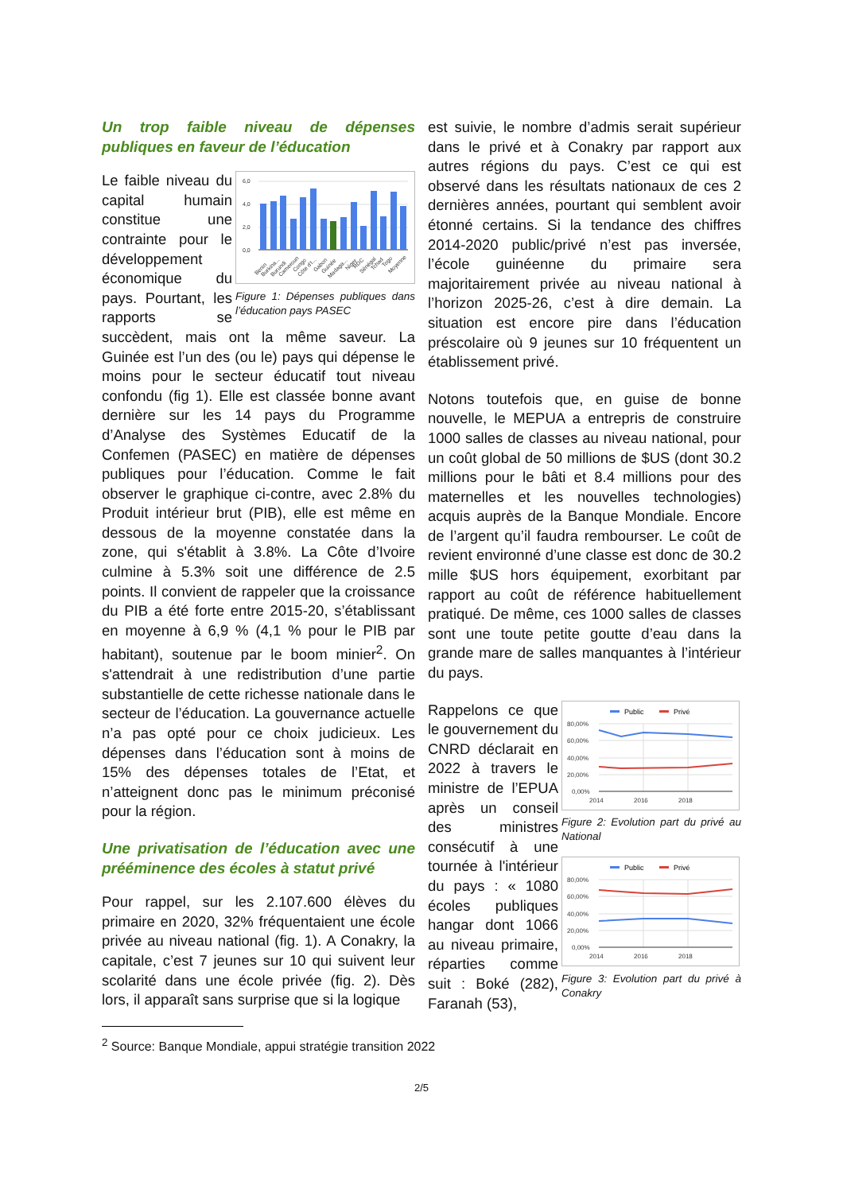Un trop faible niveau de dépenses publiques en faveur de l’éducation
6,0
4,0
2,0
0,0
Benin
Burkina...
Burundi
Cameroun
Congo
Côte d'I...
Gabon
Guinée
Madaga...
Niger
RDC
Sénégal
Tchad
Togo
Moyenne
Figure 1: Dépenses publiques dans l’éducation pays PASEC
Le faible niveau du capital humain constitue une contrainte pour le développement économique du pays. Pourtant, les rapports se succèdent, mais ont la même saveur. La Guinée est l’un des (ou le) pays qui dépense le moins pour le secteur éducatif tout niveau confondu (fig 1). Elle est classée bonne avant dernière sur les 14 pays du Programme d’Analyse des Systèmes Educatif de la Confemen (PASEC) en matière de dépenses publiques pour l’éducation. Comme le fait observer le graphique ci-contre, avec 2.8% du Produit intérieur brut (PIB), elle est même en dessous de la moyenne constatée dans la zone, qui s'établit à 3.8%. La Côte d’Ivoire culmine à 5.3% soit une différence de 2.5 points. Il convient de rappeler que la croissance du PIB a été forte entre 2015-20, s’établissant en moyenne à 6,9 % (4,1 % pour le PIB par habitant), soutenue par le boom minier<sup>2</sup>. On s'attendrait à une redistribution d’une partie substantielle de cette richesse nationale dans le secteur de l’éducation. La gouvernance actuelle n’a pas opté pour ce choix judicieux. Les dépenses dans l’éducation sont à moins de 15% des dépenses totales de l’Etat, et n’atteignent donc pas le minimum préconisé pour la région.
Une privatisation de l’éducation avec une prééminence des écoles à statut privé
Pour rappel, sur les 2.107.600 élèves du primaire en 2020, 32% fréquentaient une école privée au niveau national (fig. 1). A Conakry, la capitale, c’est 7 jeunes sur 10 qui suivent leur scolarité dans une école privée (fig. 2). Dès lors, il apparaît sans surprise que si la logique
est suivie, le nombre d’admis serait supérieur dans le privé et à Conakry par rapport aux autres régions du pays. C’est ce qui est observé dans les résultats nationaux de ces 2 dernières années, pourtant qui semblent avoir étonné certains. Si la tendance des chiffres 2014-2020 public/privé n’est pas inversée, l’école guinéenne du primaire sera majoritairement privée au niveau national à l’horizon 2025-26, c’est à dire demain. La situation est encore pire dans l’éducation préscolaire où 9 jeunes sur 10 fréquentent un établissement privé.
Notons toutefois que, en guise de bonne nouvelle, le MEPUA a entrepris de construire 1000 salles de classes au niveau national, pour un coût global de 50 millions de $US (dont 30.2 millions pour le bâti et 8.4 millions pour des maternelles et les nouvelles technologies) acquis auprès de la Banque Mondiale. Encore de l’argent qu’il faudra rembourser. Le coût de revient environné d’une classe est donc de 30.2 mille $US hors équipement, exorbitant par rapport au coût de référence habituellement pratiqué. De même, ces 1000 salles de classes sont une toute petite goutte d’eau dans la grande mare de salles manquantes à l’intérieur du pays.
Public
Privé
80,00%
60,00%
40,00%
20,00%
0,00%
2014
2016
2018
Figure 2: Evolution part du privé au National
Public
Privé
80,00%
60,00%
40,00%
20,00%
0,00%
2014
2016
2018
Figure 3: Evolution part du privé à Conakry
Rappelons ce que le gouvernement du CNRD déclarait en 2022 à travers le ministre de l’EPUA après un conseil des ministres consécutif à une tournée à l'intérieur du pays : « 1080 écoles publiques hangar dont 1066 au niveau primaire, réparties comme suit : Boké (282), Faranah (53),
<sup>2</sup> Source: Banque Mondiale, appui stratégie transition 2022
2/5